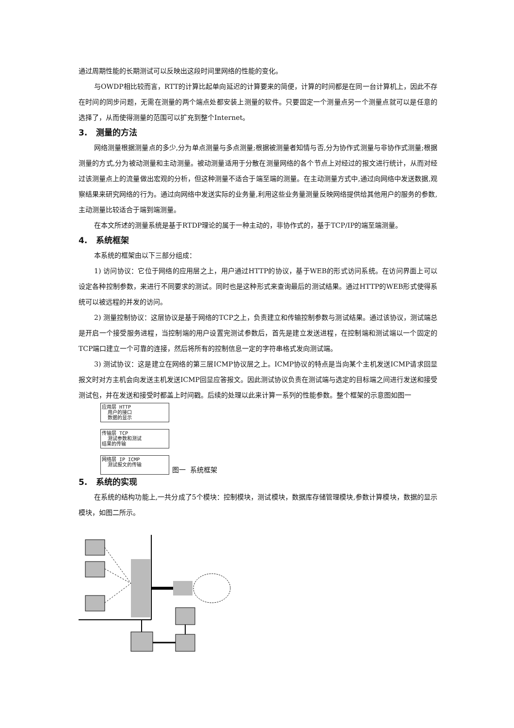通过周期性能的长期测试可以反映出这段时间里网络的性能的变化。
与OWDP相比较而言，RTT的计算比起单向延迟的计算要来的简便，计算的时间都是在同一台计算机上，因此不存在时间的同步问题，无需在测量的两个端点处都安装上测量的软件。只要固定一个测量点另一个测量点就可以是任意的选择了，从而使得测量的范围可以扩充到整个Internet。
3. 测量的方法
网络测量根据测量点的多少,分为单点测量与多点测量;根据被测量者知情与否,分为协作式测量与非协作式测量;根据测量的方式,分为被动测量和主动测量。被动测量适用于分散在测量网络的各个节点上对经过的报文进行统计，从而对经过该测量点上的流量做出宏观的分析，但这种测量不适合于端至端的测量。在主动测量方式中,通过向网络中发送数据,观察结果来研究网络的行为。通过向网络中发送实际的业务量,利用这些业务量测量反映网络提供给其他用户的服务的参数,主动测量比较适合于端到端测量。
在本文所述的测量系统是基于RTDP理论的属于一种主动的，非协作式的，基于TCP/IP的端至端测量。
4. 系统框架
本系统的框架由以下三部分组成：
1) 访问协议：它位于网络的应用层之上，用户通过HTTP的协议，基于WEB的形式访问系统。在访问界面上可以设定各种控制参数，来进行不同要求的测试。同时也是这种形式来查询最后的测试结果。通过HTTP的WEB形式使得系统可以被远程的并发的访问。
2) 测量控制协议：这层协议是基于网络的TCP之上，负责建立和传输控制参数与测试结果。通过该协议，测试端总是开启一个接受服务进程，当控制端的用户设置完测试参数后，首先是建立发送进程，在控制端和测试端以一个固定的TCP端口建立一个可靠的连接，然后将所有的控制信息一定的字符串格式发向测试端。
3) 测试协议：这是建立在网络的第三层ICMP协议层之上。ICMP协议的特点是当向某个主机发送ICMP请求回显报文时对方主机会向发送主机发送ICMP回显应答报文。因此测试协议负责在测试端与选定的目标端之间进行发送和接受测试包，并在发送和接受时都盖上时间戳。后续的处理以此来计算一系列的性能参数。整个框架的示意图如图一
应用层 HTTP
用户的接口
数据的显示
传输层 TCP
测试参数和测试
结果的传输
网络层 IP ICMP
测试报文的传输
图一 系统框架
5. 系统的实现
在系统的结构功能上,一共分成了5个模块：控制模块，测试模块，数据库存储管理模块,参数计算模块，数据的显示模块，如图二所示。